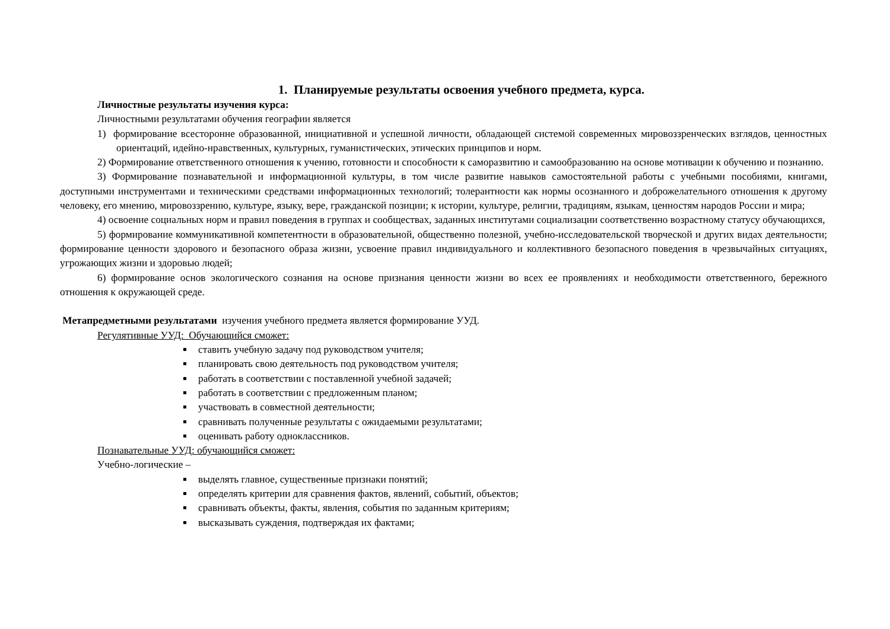1. Планируемые результаты освоения учебного предмета, курса.
Личностные результаты изучения курса:
Личностными результатами обучения географии является
1) формирование всесторонне образованной, инициативной и успешной личности, обладающей системой современных мировоззренческих взглядов, ценностных ориентаций, идейно-нравственных, культурных, гуманистических, этических принципов и норм.
2) Формирование ответственного отношения к учению, готовности и способности к саморазвитию и самообразованию на основе мотивации к обучению и познанию.
3) Формирование познавательной и информационной культуры, в том числе развитие навыков самостоятельной работы с учебными пособиями, книгами, доступными инструментами и техническими средствами информационных технологий; толерантности как нормы осознанного и доброжелательного отношения к другому человеку, его мнению, мировоззрению, культуре, языку, вере, гражданской позиции; к истории, культуре, религии, традициям, языкам, ценностям народов России и мира;
4) освоение социальных норм и правил поведения в группах и сообществах, заданных институтами социализации соответственно возрастному статусу обучающихся,
5) формирование коммуникативной компетентности в образовательной, общественно полезной, учебно-исследовательской творческой и других видах деятельности; формирование ценности здорового и безопасного образа жизни, усвоение правил индивидуального и коллективного безопасного поведения в чрезвычайных ситуациях, угрожающих жизни и здоровью людей;
6) формирование основ экологического сознания на основе признания ценности жизни во всех ее проявлениях и необходимости ответственного, бережного отношения к окружающей среде.
Метапредметными результатами изучения учебного предмета является формирование УУД.
Регулятивные УУД: Обучающийся сможет:
ставить учебную задачу под руководством учителя;
планировать свою деятельность под руководством учителя;
работать в соответствии с поставленной учебной задачей;
работать в соответствии с предложенным планом;
участвовать в совместной деятельности;
сравнивать полученные результаты с ожидаемыми результатами;
оценивать работу одноклассников.
Познавательные УУД: обучающийся сможет:
Учебно-логические –
выделять главное, существенные признаки понятий;
определять критерии для сравнения фактов, явлений, событий, объектов;
сравнивать объекты, факты, явления, события по заданным критериям;
высказывать суждения, подтверждая их фактами;